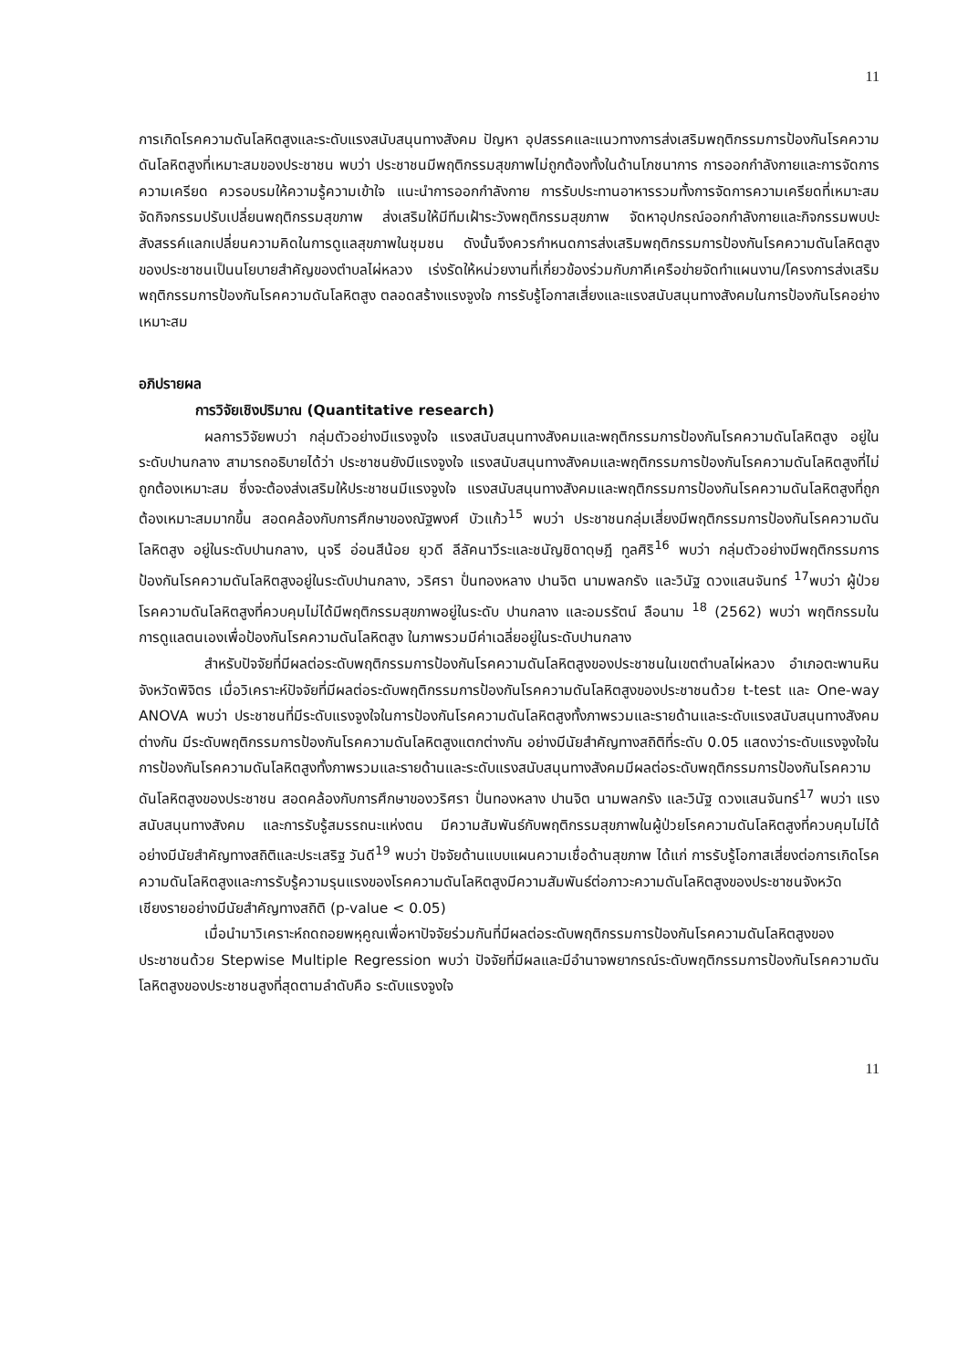11
การเกิดโรคความดันโลหิตสูงและระดับแรงสนับสนุนทางสังคม ปัญหา อุปสรรคและแนวทางการส่งเสริมพฤติกรรมการป้องกันโรคความดันโลหิตสูงที่เหมาะสมของประชาชน พบว่า ประชาชนมีพฤติกรรมสุขภาพไม่ถูกต้องทั้งในด้านโภชนาการ การออกกำลังกายและการจัดการความเครียด ควรอบรมให้ความรู้ความเข้าใจ แนะนำการออกกำลังกาย การรับประทานอาหารรวมทั้งการจัดการความเครียดที่เหมาะสม จัดกิจกรรมปรับเปลี่ยนพฤติกรรมสุขภาพ ส่งเสริมให้มีทีมเฝ้าระวังพฤติกรรมสุขภาพ จัดหาอุปกรณ์ออกกำลังกายและกิจกรรมพบปะสังสรรค์แลกเปลี่ยนความคิดในการดูแลสุขภาพในชุมชน ดังนั้นจึงควรกำหนดการส่งเสริมพฤติกรรมการป้องกันโรคความดันโลหิตสูงของประชาชนเป็นนโยบายสำคัญของตำบลไผ่หลวง เร่งรัดให้หน่วยงานที่เกี่ยวข้องร่วมกับภาคีเครือข่ายจัดทำแผนงาน/โครงการส่งเสริมพฤติกรรมการป้องกันโรคความดันโลหิตสูง ตลอดสร้างแรงจูงใจ การรับรู้โอกาสเสี่ยงและแรงสนับสนุนทางสังคมในการป้องกันโรคอย่างเหมาะสม
อภิปรายผล
การวิจัยเชิงปริมาณ (Quantitative research)
ผลการวิจัยพบว่า กลุ่มตัวอย่างมีแรงจูงใจ แรงสนับสนุนทางสังคมและพฤติกรรมการป้องกันโรคความดันโลหิตสูง อยู่ในระดับปานกลาง สามารถอธิบายได้ว่า ประชาชนยังมีแรงจูงใจ แรงสนับสนุนทางสังคมและพฤติกรรมการป้องกันโรคความดันโลหิตสูงที่ไม่ถูกต้องเหมาะสม ซึ่งจะต้องส่งเสริมให้ประชาชนมีแรงจูงใจ แรงสนับสนุนทางสังคมและพฤติกรรมการป้องกันโรคความดันโลหิตสูงที่ถูกต้องเหมาะสมมากขึ้น สอดคล้องกับการศึกษาของณัฐพงศ์ บัวแก้ว<sup>15</sup> พบว่า ประชาชนกลุ่มเสี่ยงมีพฤติกรรมการป้องกันโรคความดันโลหิตสูง อยู่ในระดับปานกลาง, นุจรี อ่อนสีน้อย ยุวดี ลีลัคนาวีระและชนัญชิดาดุษฎี ทูลศิริ<sup>16</sup> พบว่า กลุ่มตัวอย่างมีพฤติกรรมการป้องกันโรคความดันโลหิตสูงอยู่ในระดับปานกลาง, วริศรา ปั่นทองหลาง ปานจิต นามพลกรัง และวินัฐ ดวงแสนจันทร์ <sup>17</sup>พบว่า ผู้ป่วยโรคความดันโลหิตสูงที่ควบคุมไม่ได้มีพฤติกรรมสุขภาพอยู่ในระดับ ปานกลาง และอมรรัตน์ ลือนาม <sup>18</sup> (2562) พบว่า พฤติกรรมในการดูแลตนเองเพื่อป้องกันโรคความดันโลหิตสูง ในภาพรวมมีค่าเฉลี่ยอยู่ในระดับปานกลาง
สำหรับปัจจัยที่มีผลต่อระดับพฤติกรรมการป้องกันโรคความดันโลหิตสูงของประชาชนในเขตตำบลไผ่หลวง อำเภอตะพานหิน จังหวัดพิจิตร เมื่อวิเคราะห์ปัจจัยที่มีผลต่อระดับพฤติกรรมการป้องกันโรคความดันโลหิตสูงของประชาชนด้วย t-test และ One-way ANOVA พบว่า ประชาชนที่มีระดับแรงจูงใจในการป้องกันโรคความดันโลหิตสูงทั้งภาพรวมและรายด้านและระดับแรงสนับสนุนทางสังคมต่างกัน มีระดับพฤติกรรมการป้องกันโรคความดันโลหิตสูงแตกต่างกัน อย่างมีนัยสำคัญทางสถิติที่ระดับ 0.05 แสดงว่าระดับแรงจูงใจในการป้องกันโรคความดันโลหิตสูงทั้งภาพรวมและรายด้านและระดับแรงสนับสนุนทางสังคมมีผลต่อระดับพฤติกรรมการป้องกันโรคความดันโลหิตสูงของประชาชน สอดคล้องกับการศึกษาของวริศรา ปั่นทองหลาง ปานจิต นามพลกรัง และวินัฐ ดวงแสนจันทร์<sup>17</sup> พบว่า แรงสนับสนุนทางสังคม และการรับรู้สมรรถนะแห่งตน มีความสัมพันธ์กับพฤติกรรมสุขภาพในผู้ป่วยโรคความดันโลหิตสูงที่ควบคุมไม่ได้ อย่างมีนัยสำคัญทางสถิติและประเสริฐ วันดี<sup>19</sup> พบว่า ปัจจัยด้านแบบแผนความเชื่อด้านสุขภาพ ได้แก่ การรับรู้โอกาสเสี่ยงต่อการเกิดโรคความดันโลหิตสูงและการรับรู้ความรุนแรงของโรคความดันโลหิตสูงมีความสัมพันธ์ต่อภาวะความดันโลหิตสูงของประชาชนจังหวัดเชียงรายอย่างมีนัยสำคัญทางสถิติ (p-value < 0.05)
เมื่อนำมาวิเคราะห์ถดถอยพหุคูณเพื่อหาปัจจัยร่วมกันที่มีผลต่อระดับพฤติกรรมการป้องกันโรคความดันโลหิตสูงของประชาชนด้วย Stepwise Multiple Regression พบว่า ปัจจัยที่มีผลและมีอำนาจพยากรณ์ระดับพฤติกรรมการป้องกันโรคความดันโลหิตสูงของประชาชนสูงที่สุดตามลำดับคือ ระดับแรงจูงใจ
11